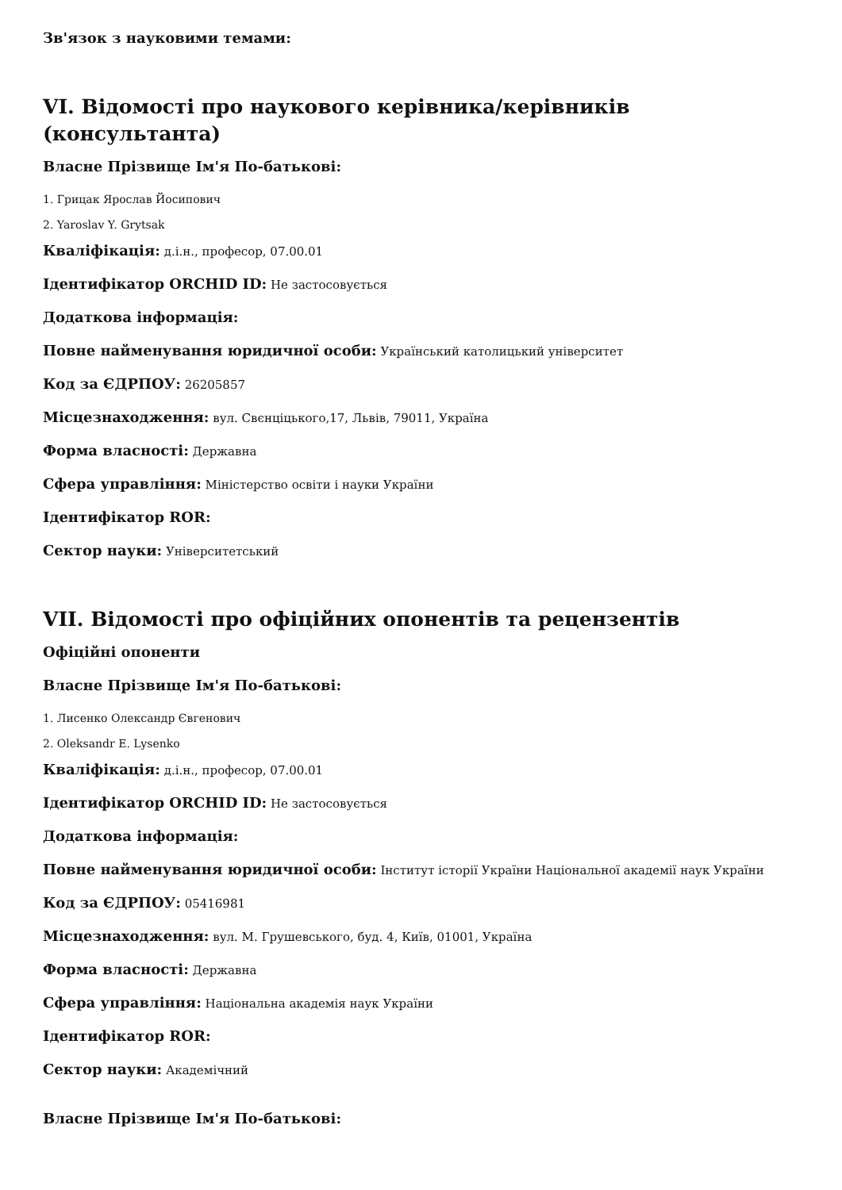Зв'язок з науковими темами:
VI. Відомості про наукового керівника/керівників (консультанта)
Власне Прізвище Ім'я По-батькові:
1. Грицак Ярослав Йосипович
2. Yaroslav Y. Grytsak
Кваліфікація: д.і.н., професор, 07.00.01
Ідентифікатор ORCHID ID: Не застосовується
Додаткова інформація:
Повне найменування юридичної особи: Український католицький університет
Код за ЄДРПОУ: 26205857
Місцезнаходження: вул. Свєнціцького,17, Львів, 79011, Україна
Форма власності: Державна
Сфера управління: Міністерство освіти і науки України
Ідентифікатор ROR:
Сектор науки: Університетський
VII. Відомості про офіційних опонентів та рецензентів
Офіційні опоненти
Власне Прізвище Ім'я По-батькові:
1. Лисенко Олександр Євгенович
2. Oleksandr E. Lysenko
Кваліфікація: д.і.н., професор, 07.00.01
Ідентифікатор ORCHID ID: Не застосовується
Додаткова інформація:
Повне найменування юридичної особи: Інститут історії України Національної академії наук України
Код за ЄДРПОУ: 05416981
Місцезнаходження: вул. М. Грушевського, буд. 4, Київ, 01001, Україна
Форма власності: Державна
Сфера управління: Національна академія наук України
Ідентифікатор ROR:
Сектор науки: Академічний
Власне Прізвище Ім'я По-батькові: